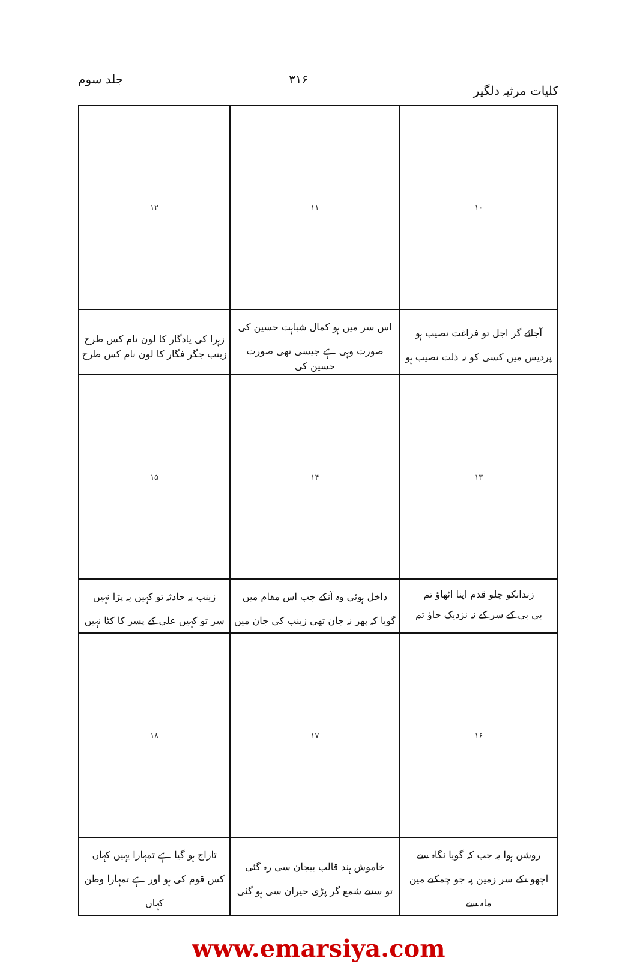کلیات مرثیہ دلگیر ۳۱۶ جلد سوم
| ۱۰ | ۱۱ | ۱۲ |
| آجائے گر اجل تو فراغت نصیب ہو پردیس میں کسی کو نہ ذلت نصیب ہو | اس سر میں ہو کمال شباہت حسین کی صورت وہی ہے جیسی تھی صورت حسین کی | زہرا کی یادگار کا لون نام کس طرح زینب جگر فگار کا لون نام کس طرح |
| ۱۳ | ۱۴ | ۱۵ |
| زندانکو چلو قدم اپنا اٹھاؤ تم بی بی کے سر کے نہ نزدیک جاؤ تم | داخل ہوئی وہ آنکے جب اس مقام میں گویا کہ پھر نہ جان تھی زینب کی جان میں | زینب پہ حادثہ تو کہیں یہ پڑا نہیں سر تو کہیں علی کے پسر کا کٹا نہیں |
| ۱۶ | ۱۷ | ۱۸ |
| روشن ہوا یہ جب کہ گویا نگاہ سے اچھو تکے سر زمین پہ جو چمکتے مین ماہ سے | خاموش ہند قالب بیجان سی رہ گئی تو سنتے شمع گر پڑی حیران سی ہو گئی | تاراج ہو گیا ہے تمہارا یہیں کہاں کس قوم کی ہو اور ہے تمہارا وطن کہاں |
www.emarsiya.com